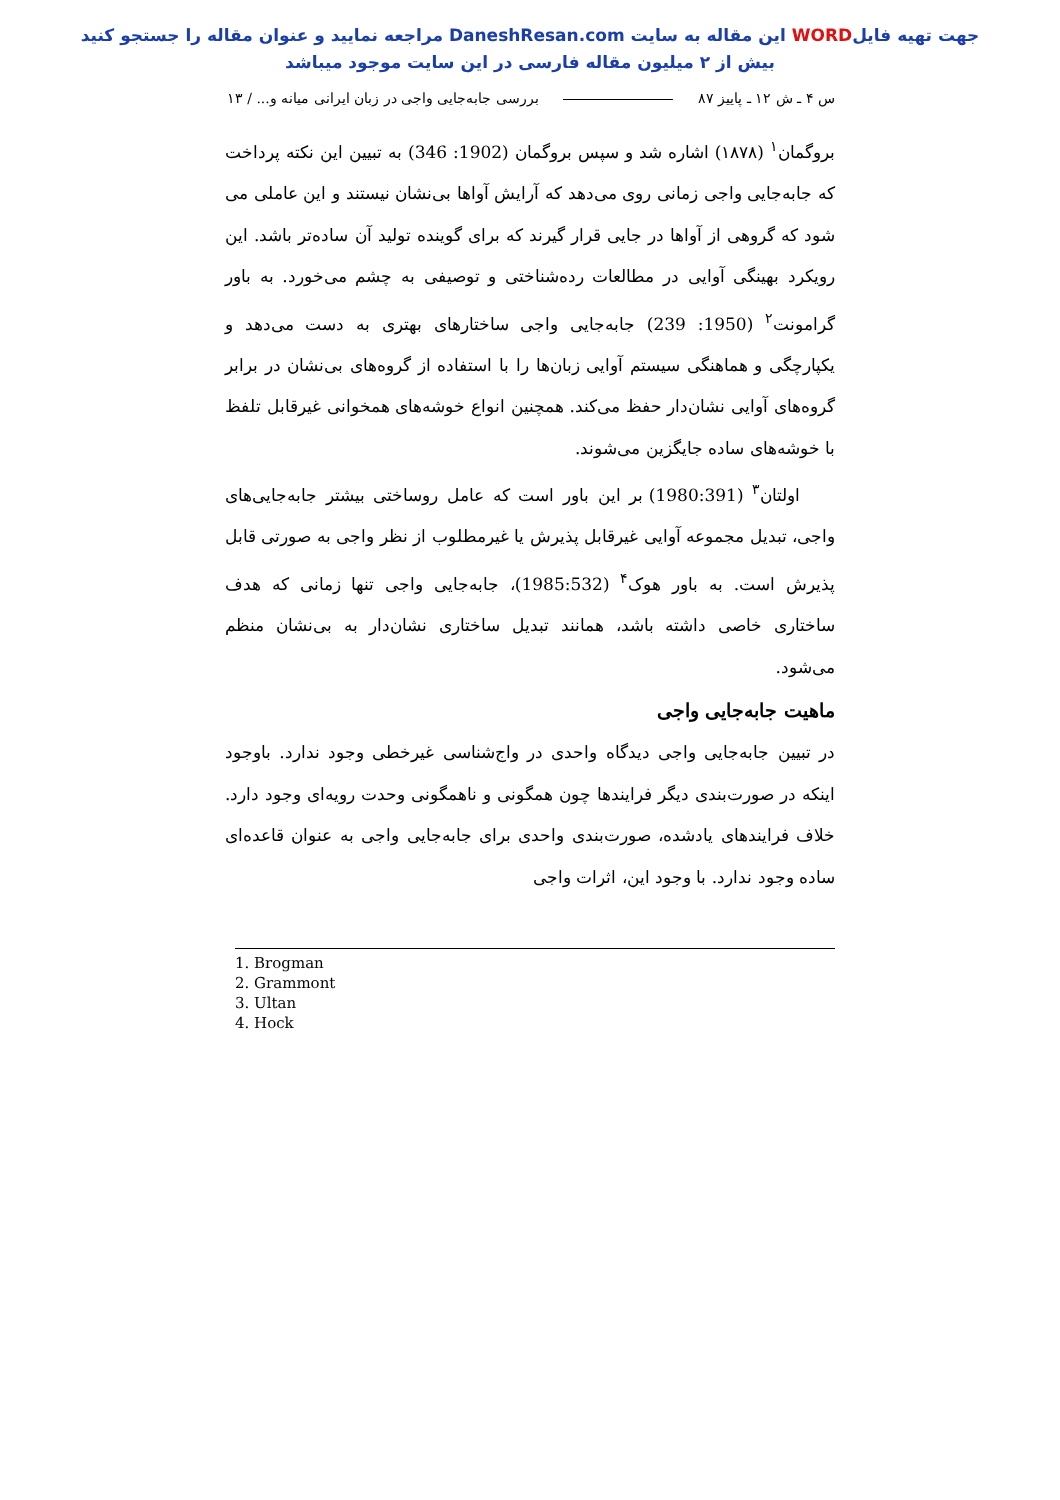جهت تهیه فایلWORD این مقاله به سایت DaneshResan.com مراجعه نمایید و عنوان مقاله را جستجو کنید
بیش از ۲ میلیون مقاله فارسی در این سایت موجود میباشد
س ۴ ـ ش ۱۲ ـ پاییز ۸۷ بررسی جابه‌جایی واجی در زبان ایرانی میانه و... / ۱۳
بروگمان<sup>۱</sup> (۱۸۷۸) اشاره شد و سپس بروگمان (1902: 346) به تبیین این نکته پرداخت که جابه‌جایی واجی زمانی روی می‌دهد که آرایش آواها بی‌نشان نیستند و این عاملی می شود که گروهی از آواها در جایی قرار گیرند که برای گوینده تولید آن ساده‌تر باشد. این رویکرد بهینگی آوایی در مطالعات رده‌شناختی و توصیفی به چشم می‌خورد. به باور گرامونت<sup>۲</sup> (1950: 239) جابه‌جایی واجی ساختارهای بهتری به دست می‌دهد و یکپارچگی و هماهنگی سیستم آوایی زبان‌ها را با استفاده از گروه‌های بی‌نشان در برابر گروه‌های آوایی نشان‌دار حفظ می‌کند. همچنین انواع خوشه‌های همخوانی غیرقابل تلفظ با خوشه‌های ساده جایگزین می‌شوند.
اولتان<sup>۳</sup> (1980:391) بر این باور است که عامل روساختی بیشتر جابه‌جایی‌های واجی، تبدیل مجموعه آوایی غیرقابل پذیرش یا غیرمطلوب از نظر واجی به صورتی قابل پذیرش است. به باور هوک<sup>۴</sup> (1985:532)، جابه‌جایی واجی تنها زمانی که هدف ساختاری خاصی داشته باشد، همانند تبدیل ساختاری نشان‌دار به بی‌نشان منظم می‌شود.
ماهیت جابه‌جایی واجی
در تبیین جابه‌جایی واجی دیدگاه واحدی در واج‌شناسی غیرخطی وجود ندارد. باوجود اینکه در صورت‌بندی دیگر فرایندها چون همگونی و ناهمگونی وحدت رویه‌ای وجود دارد. خلاف فرایندهای یادشده، صورت‌بندی واحدی برای جابه‌جایی واجی به عنوان قاعده‌ای ساده وجود ندارد. با وجود این، اثرات واجی
1. Brogman
2. Grammont
3. Ultan
4. Hock